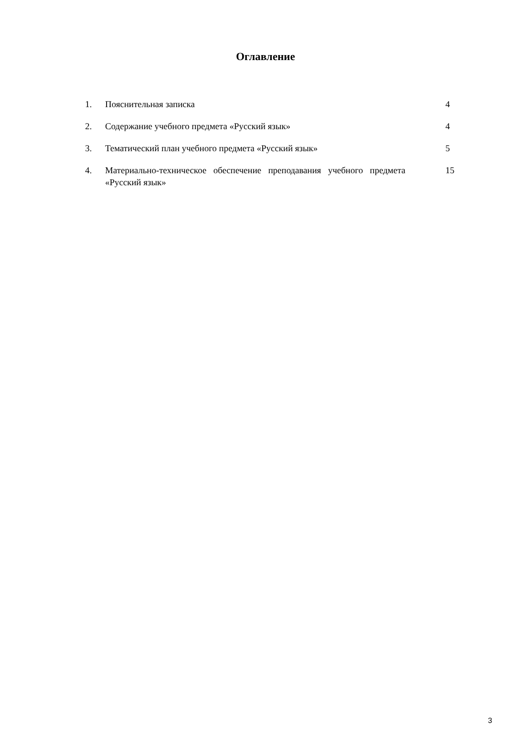Оглавление
| 1. | Пояснительная записка | 4 |
| 2. | Содержание учебного предмета «Русский язык» | 4 |
| 3. | Тематический план учебного предмета «Русский язык» | 5 |
| 4. | Материально-техническое обеспечение преподавания учебного предмета «Русский язык» | 15 |
3